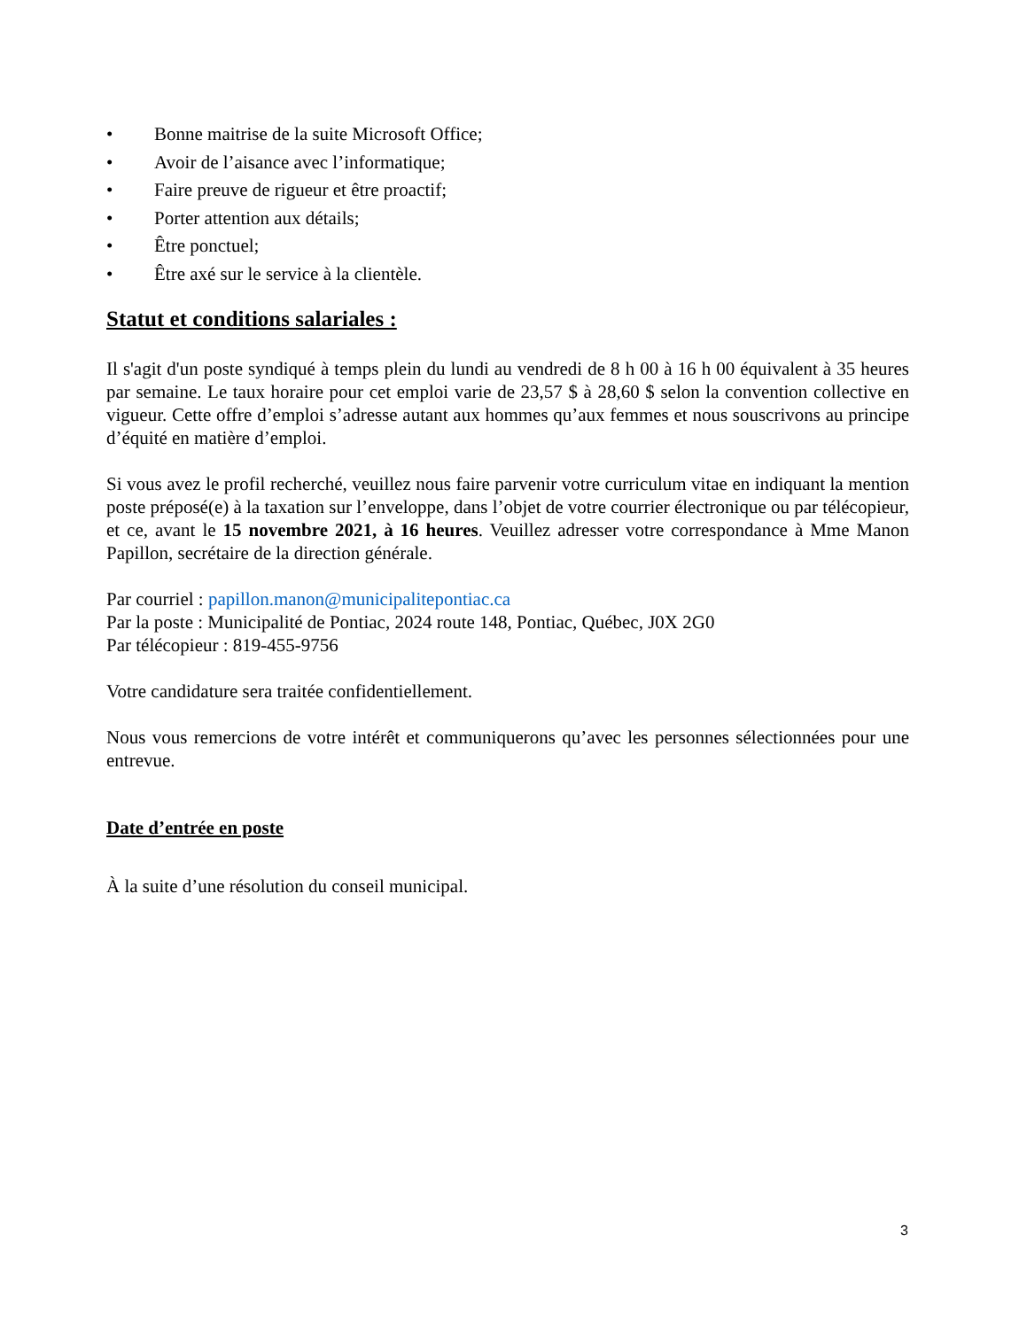• Bonne maitrise de la suite Microsoft Office;
• Avoir de l’aisance avec l’informatique;
• Faire preuve de rigueur et être proactif;
• Porter attention aux détails;
• Être ponctuel;
• Être axé sur le service à la clientèle.
Statut et conditions salariales :
Il s'agit d'un poste syndiqué à temps plein du lundi au vendredi de 8 h 00 à 16 h 00 équivalent à 35 heures par semaine. Le taux horaire pour cet emploi varie de 23,57 $ à 28,60 $ selon la convention collective en vigueur. Cette offre d’emploi s’adresse autant aux hommes qu’aux femmes et nous souscrivons au principe d’équité en matière d’emploi.
Si vous avez le profil recherché, veuillez nous faire parvenir votre curriculum vitae en indiquant la mention poste préposé(e) à la taxation sur l’enveloppe, dans l’objet de votre courrier électronique ou par télécopieur, et ce, avant le 15 novembre 2021, à 16 heures. Veuillez adresser votre correspondance à Mme Manon Papillon, secrétaire de la direction générale.
Par courriel : papillon.manon@municipalitepontiac.ca
Par la poste : Municipalité de Pontiac, 2024 route 148, Pontiac, Québec, J0X 2G0
Par télécopieur : 819-455-9756
Votre candidature sera traitée confidentiellement.
Nous vous remercions de votre intérêt et communiquerons qu’avec les personnes sélectionnées pour une entrevue.
Date d’entrée en poste
À la suite d’une résolution du conseil municipal.
3